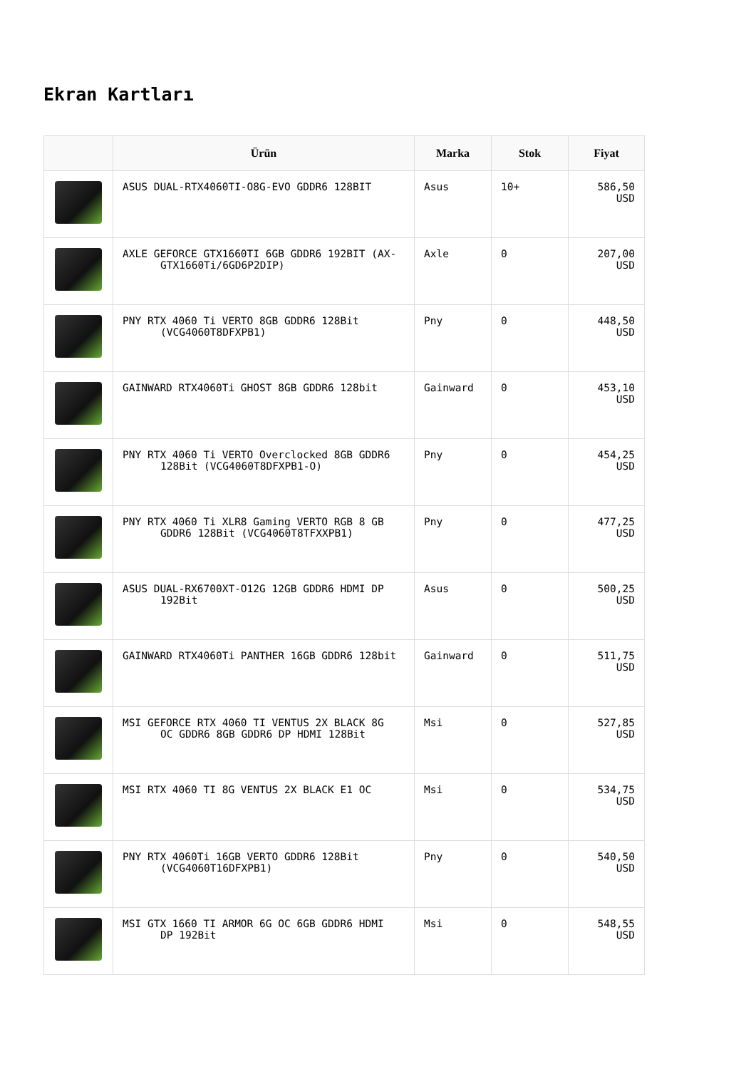Ekran Kartları
| | Ürün | Marka | Stok | Fiyat |
| --- | --- | --- | --- | --- |
| | ASUS DUAL-RTX4060TI-O8G-EVO GDDR6 128BIT | Asus | 10+ | 586,50 USD |
| | AXLE GEFORCE GTX1660TI 6GB GDDR6 192BIT (AX- GTX1660Ti/6GD6P2DIP) | Axle | 0 | 207,00 USD |
| | PNY RTX 4060 Ti VERTO 8GB GDDR6 128Bit (VCG4060T8DFXPB1) | Pny | 0 | 448,50 USD |
| | GAINWARD RTX4060Ti GHOST 8GB GDDR6 128bit | Gainward | 0 | 453,10 USD |
| | PNY RTX 4060 Ti VERTO Overclocked 8GB GDDR6 128Bit (VCG4060T8DFXPB1-O) | Pny | 0 | 454,25 USD |
| | PNY RTX 4060 Ti XLR8 Gaming VERTO RGB 8 GB GDDR6 128Bit (VCG4060T8TFXXPB1) | Pny | 0 | 477,25 USD |
| | ASUS DUAL-RX6700XT-O12G 12GB GDDR6 HDMI DP 192Bit | Asus | 0 | 500,25 USD |
| | GAINWARD RTX4060Ti PANTHER 16GB GDDR6 128bit | Gainward | 0 | 511,75 USD |
| | MSI GEFORCE RTX 4060 TI VENTUS 2X BLACK 8G OC GDDR6 8GB GDDR6 DP HDMI 128Bit | Msi | 0 | 527,85 USD |
| | MSI RTX 4060 TI 8G VENTUS 2X BLACK E1 OC | Msi | 0 | 534,75 USD |
| | PNY RTX 4060Ti 16GB VERTO GDDR6 128Bit (VCG4060T16DFXPB1) | Pny | 0 | 540,50 USD |
| | MSI GTX 1660 TI ARMOR 6G OC 6GB GDDR6 HDMI DP 192Bit | Msi | 0 | 548,55 USD |